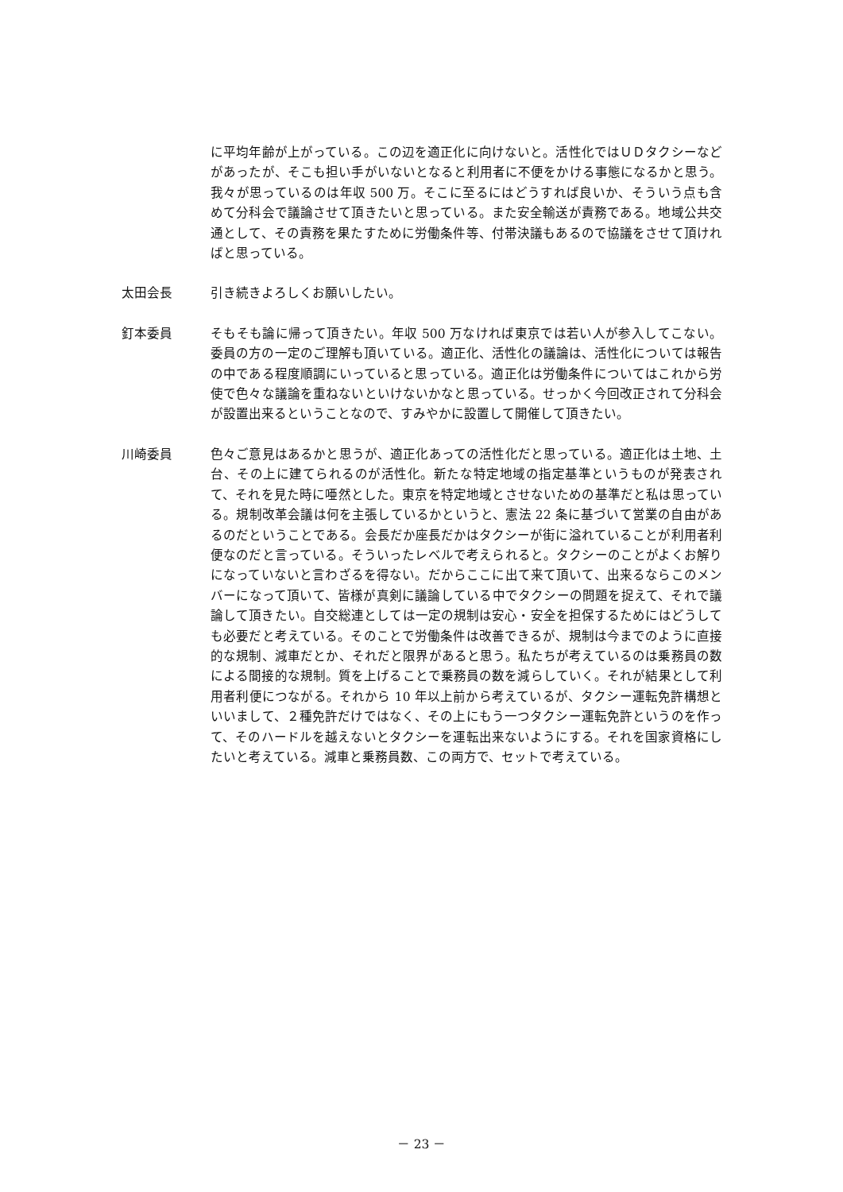に平均年齢が上がっている。この辺を適正化に向けないと。活性化ではＵＤタクシーなどがあったが、そこも担い手がいないとなると利用者に不便をかける事態になるかと思う。我々が思っているのは年収 500 万。そこに至るにはどうすれば良いか、そういう点も含めて分科会で議論させて頂きたいと思っている。また安全輸送が責務である。地域公共交通として、その責務を果たすために労働条件等、付帯決議もあるので協議をさせて頂ければと思っている。
太田会長 引き続きよろしくお願いしたい。
釘本委員 そもそも論に帰って頂きたい。年収 500 万なければ東京では若い人が参入してこない。委員の方の一定のご理解も頂いている。適正化、活性化の議論は、活性化については報告の中である程度順調にいっていると思っている。適正化は労働条件についてはこれから労使で色々な議論を重ねないといけないかなと思っている。せっかく今回改正されて分科会が設置出来るということなので、すみやかに設置して開催して頂きたい。
川崎委員 色々ご意見はあるかと思うが、適正化あっての活性化だと思っている。適正化は土地、土台、その上に建てられるのが活性化。新たな特定地域の指定基準というものが発表されて、それを見た時に唖然とした。東京を特定地域とさせないための基準だと私は思っている。規制改革会議は何を主張しているかというと、憲法 22 条に基づいて営業の自由があるのだということである。会長だか座長だかはタクシーが街に溢れていることが利用者利便なのだと言っている。そういったレベルで考えられると。タクシーのことがよくお解りになっていないと言わざるを得ない。だからここに出て来て頂いて、出来るならこのメンバーになって頂いて、皆様が真剣に議論している中でタクシーの問題を捉えて、それで議論して頂きたい。自交総連としては一定の規制は安心・安全を担保するためにはどうしても必要だと考えている。そのことで労働条件は改善できるが、規制は今までのように直接的な規制、減車だとか、それだと限界があると思う。私たちが考えているのは乗務員の数による間接的な規制。質を上げることで乗務員の数を減らしていく。それが結果として利用者利便につながる。それから 10 年以上前から考えているが、タクシー運転免許構想といいまして、２種免許だけではなく、その上にもう一つタクシー運転免許というのを作って、そのハードルを越えないとタクシーを運転出来ないようにする。それを国家資格にしたいと考えている。減車と乗務員数、この両方で、セットで考えている。
－ 23 －